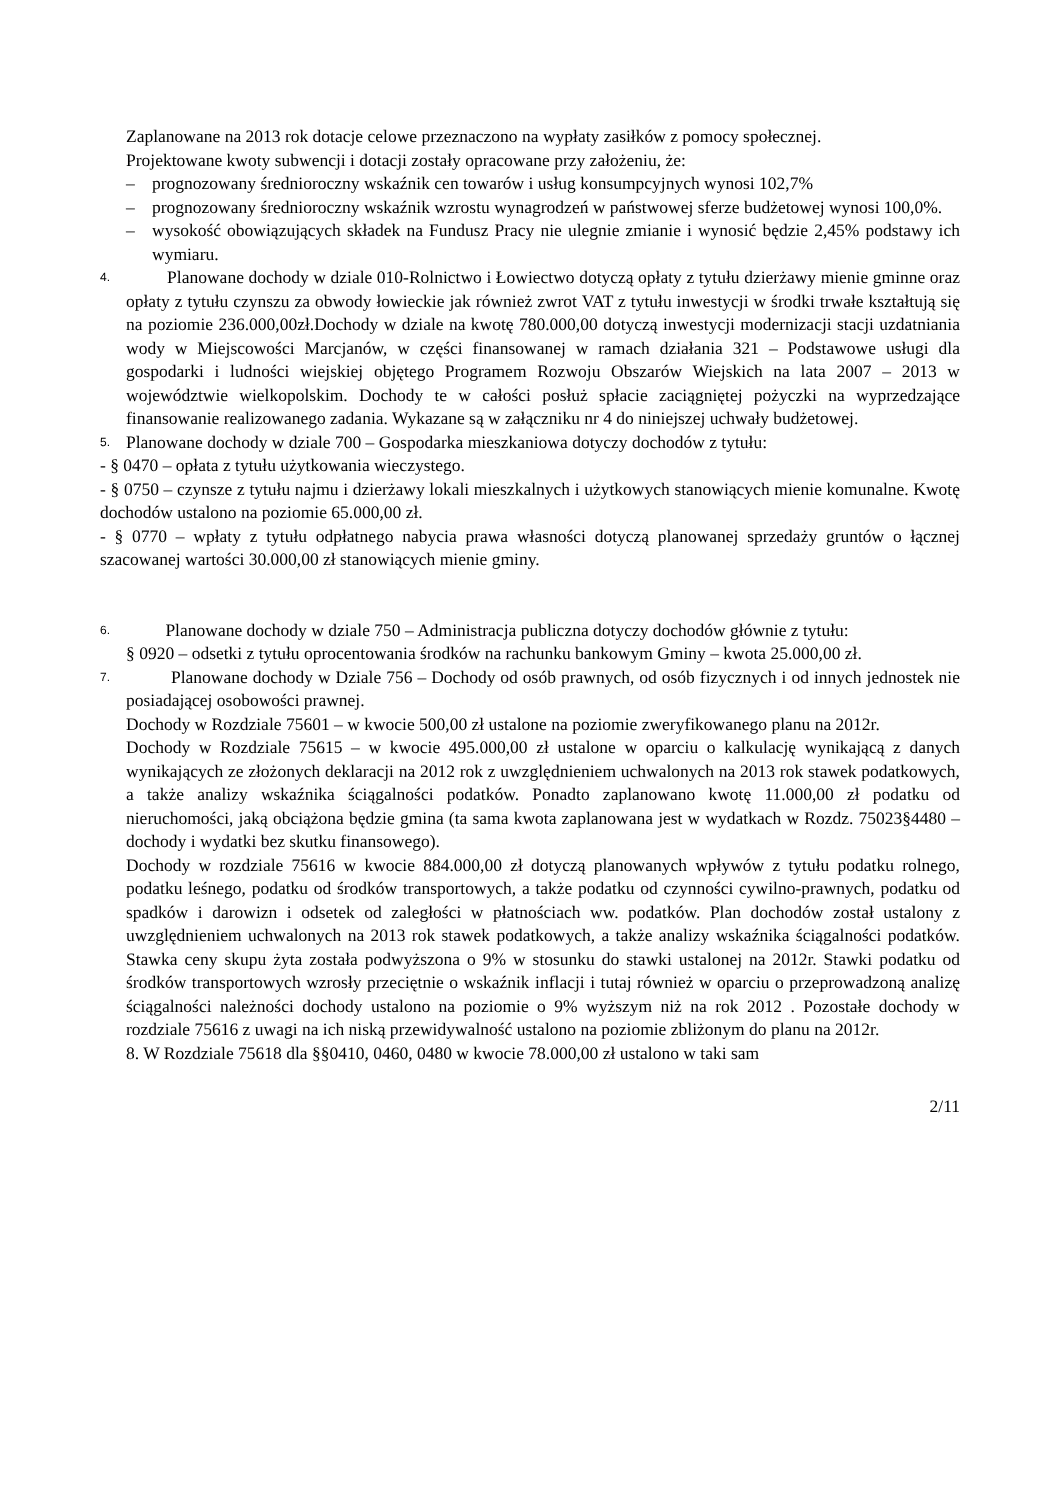Zaplanowane na 2013 rok dotacje celowe przeznaczono na wypłaty zasiłków z pomocy społecznej.
Projektowane kwoty subwencji i dotacji zostały opracowane przy założeniu, że:
– prognozowany średnioroczny wskaźnik cen towarów i usług konsumpcyjnych wynosi 102,7%
– prognozowany średnioroczny wskaźnik wzrostu wynagrodzeń w państwowej sferze budżetowej wynosi 100,0%.
– wysokość obowiązujących składek na Fundusz Pracy nie ulegnie zmianie i wynosić będzie 2,45% podstawy ich wymiaru.
4.
Planowane dochody w dziale 010-Rolnictwo i Łowiectwo dotyczą opłaty z tytułu dzierżawy mienie gminne oraz opłaty z tytułu czynszu za obwody łowieckie jak również zwrot VAT z tytułu inwestycji w środki trwałe kształtują się na poziomie 236.000,00zł.Dochody w dziale na kwotę 780.000,00 dotyczą inwestycji modernizacji stacji uzdatniania wody w Miejscowości Marcjanów, w części finansowanej w ramach działania 321 – Podstawowe usługi dla gospodarki i ludności wiejskiej objętego Programem Rozwoju Obszarów Wiejskich na lata 2007 – 2013 w województwie wielkopolskim. Dochody te w całości posłuż spłacie zaciągniętej pożyczki na wyprzedzające finansowanie realizowanego zadania. Wykazane są w załączniku nr 4 do niniejszej uchwały budżetowej.
5.
Planowane dochody w dziale 700 – Gospodarka mieszkaniowa dotyczy dochodów z tytułu:
- § 0470 – opłata z tytułu użytkowania wieczystego.
- § 0750 – czynsze z tytułu najmu i dzierżawy lokali mieszkalnych i użytkowych stanowiących mienie komunalne. Kwotę dochodów ustalono na poziomie 65.000,00 zł.
- § 0770 – wpłaty z tytułu odpłatnego nabycia prawa własności dotyczą planowanej sprzedaży gruntów o łącznej szacowanej wartości 30.000,00 zł stanowiących mienie gminy.
6.
Planowane dochody w dziale 750 – Administracja publiczna dotyczy dochodów głównie z tytułu:
§ 0920 – odsetki z tytułu oprocentowania środków na rachunku bankowym Gminy – kwota 25.000,00 zł.
7.
Planowane dochody w Dziale 756 – Dochody od osób prawnych, od osób fizycznych i od innych jednostek nie posiadającej osobowości prawnej.
Dochody w Rozdziale 75601 – w kwocie 500,00 zł ustalone na poziomie zweryfikowanego planu na 2012r.
Dochody w Rozdziale 75615 – w kwocie 495.000,00 zł ustalone w oparciu o kalkulację wynikającą z danych wynikających ze złożonych deklaracji na 2012 rok z uwzględnieniem uchwalonych na 2013 rok stawek podatkowych, a także analizy wskaźnika ściągalności podatków. Ponadto zaplanowano kwotę 11.000,00 zł podatku od nieruchomości, jaką obciążona będzie gmina (ta sama kwota zaplanowana jest w wydatkach w Rozdz. 75023§4480 – dochody i wydatki bez skutku finansowego).
Dochody w rozdziale 75616 w kwocie 884.000,00 zł dotyczą planowanych wpływów z tytułu podatku rolnego, podatku leśnego, podatku od środków transportowych, a także podatku od czynności cywilno-prawnych, podatku od spadków i darowizn i odsetek od zaległości w płatnościach ww. podatków. Plan dochodów został ustalony z uwzględnieniem uchwalonych na 2013 rok stawek podatkowych, a także analizy wskaźnika ściągalności podatków. Stawka ceny skupu żyta została podwyższona o 9% w stosunku do stawki ustalonej na 2012r. Stawki podatku od środków transportowych wzrosły przeciętnie o wskaźnik inflacji i tutaj również w oparciu o przeprowadzoną analizę ściągalności należności dochody ustalono na poziomie o 9% wyższym niż na rok 2012 . Pozostałe dochody w rozdziale 75616 z uwagi na ich niską przewidywalność ustalono na poziomie zbliżonym do planu na 2012r.
8. W Rozdziale 75618 dla §§0410, 0460, 0480 w kwocie 78.000,00 zł ustalono w taki sam
2/11